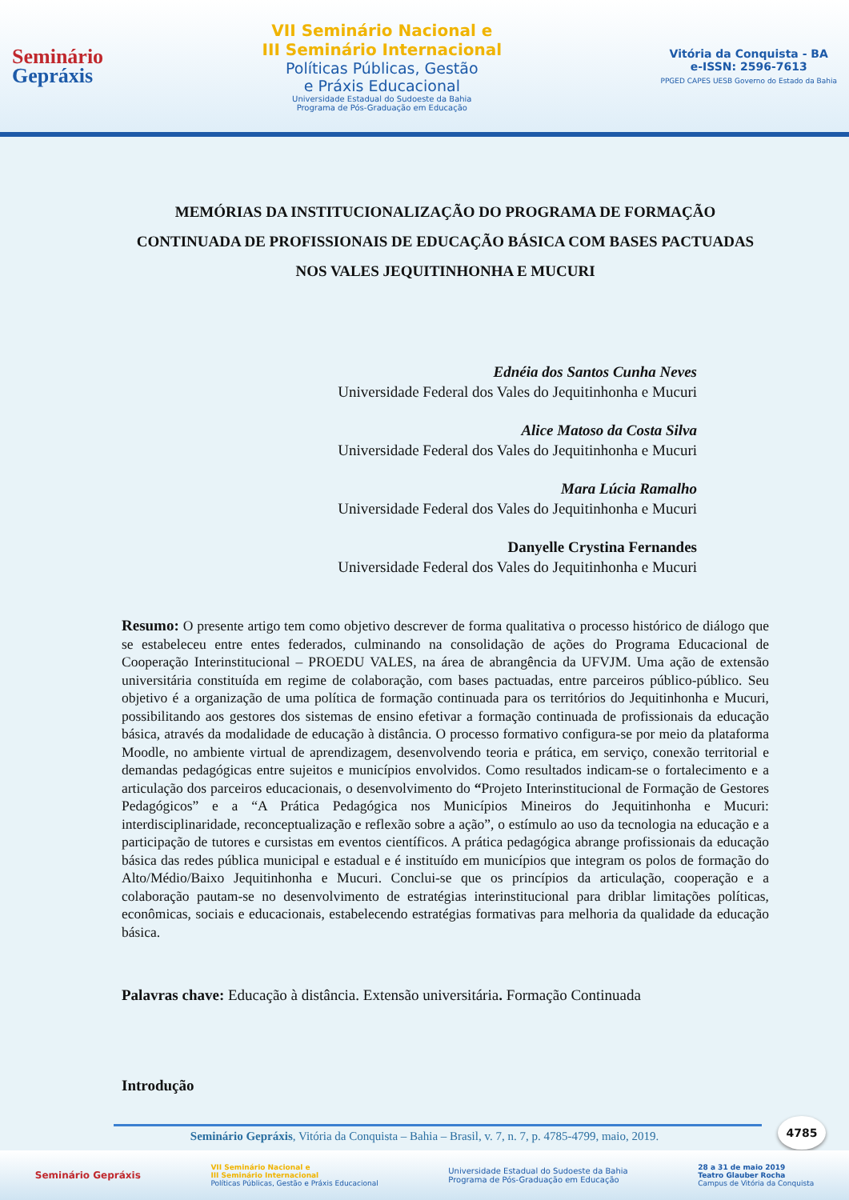Seminário
Gepráxis
VII Seminário Nacional e
III Seminário Internacional
Políticas Públicas, Gestão
e Práxis Educacional
Universidade Estadual do Sudoeste da Bahia
Programa de Pós-Graduação em Educação
Vitória da Conquista - BA
e-ISSN: 2596-7613
PPGED CAPES UESB Governo do Estado da Bahia
MEMÓRIAS DA INSTITUCIONALIZAÇÃO DO PROGRAMA DE FORMAÇÃO CONTINUADA DE PROFISSIONAIS DE EDUCAÇÃO BÁSICA COM BASES PACTUADAS NOS VALES JEQUITINHONHA E MUCURI
Ednéia dos Santos Cunha Neves
Universidade Federal dos Vales do Jequitinhonha e Mucuri
Alice Matoso da Costa Silva
Universidade Federal dos Vales do Jequitinhonha e Mucuri
Mara Lúcia Ramalho
Universidade Federal dos Vales do Jequitinhonha e Mucuri
Danyelle Crystina Fernandes
Universidade Federal dos Vales do Jequitinhonha e Mucuri
Resumo: O presente artigo tem como objetivo descrever de forma qualitativa o processo histórico de diálogo que se estabeleceu entre entes federados, culminando na consolidação de ações do Programa Educacional de Cooperação Interinstitucional – PROEDU VALES, na área de abrangência da UFVJM. Uma ação de extensão universitária constituída em regime de colaboração, com bases pactuadas, entre parceiros público-público. Seu objetivo é a organização de uma política de formação continuada para os territórios do Jequitinhonha e Mucuri, possibilitando aos gestores dos sistemas de ensino efetivar a formação continuada de profissionais da educação básica, através da modalidade de educação à distância. O processo formativo configura-se por meio da plataforma Moodle, no ambiente virtual de aprendizagem, desenvolvendo teoria e prática, em serviço, conexão territorial e demandas pedagógicas entre sujeitos e municípios envolvidos. Como resultados indicam-se o fortalecimento e a articulação dos parceiros educacionais, o desenvolvimento do “Projeto Interinstitucional de Formação de Gestores Pedagógicos” e a “A Prática Pedagógica nos Municípios Mineiros do Jequitinhonha e Mucuri: interdisciplinaridade, reconceptualização e reflexão sobre a ação”, o estímulo ao uso da tecnologia na educação e a participação de tutores e cursistas em eventos científicos. A prática pedagógica abrange profissionais da educação básica das redes pública municipal e estadual e é instituído em municípios que integram os polos de formação do Alto/Médio/Baixo Jequitinhonha e Mucuri. Conclui-se que os princípios da articulação, cooperação e a colaboração pautam-se no desenvolvimento de estratégias interinstitucional para driblar limitações políticas, econômicas, sociais e educacionais, estabelecendo estratégias formativas para melhoria da qualidade da educação básica.
Palavras chave: Educação à distância. Extensão universitária. Formação Continuada
Introdução
4785
Seminário Gepráxis, Vitória da Conquista – Bahia – Brasil, v. 7, n. 7, p. 4785-4799, maio, 2019.
Seminário Gepráxis
VII Seminário Nacional e
III Seminário Internacional
Políticas Públicas, Gestão e Práxis Educacional
Universidade Estadual do Sudoeste da Bahia
Programa de Pós-Graduação em Educação
28 a 31 de maio 2019
Teatro Glauber Rocha
Campus de Vitória da Conquista